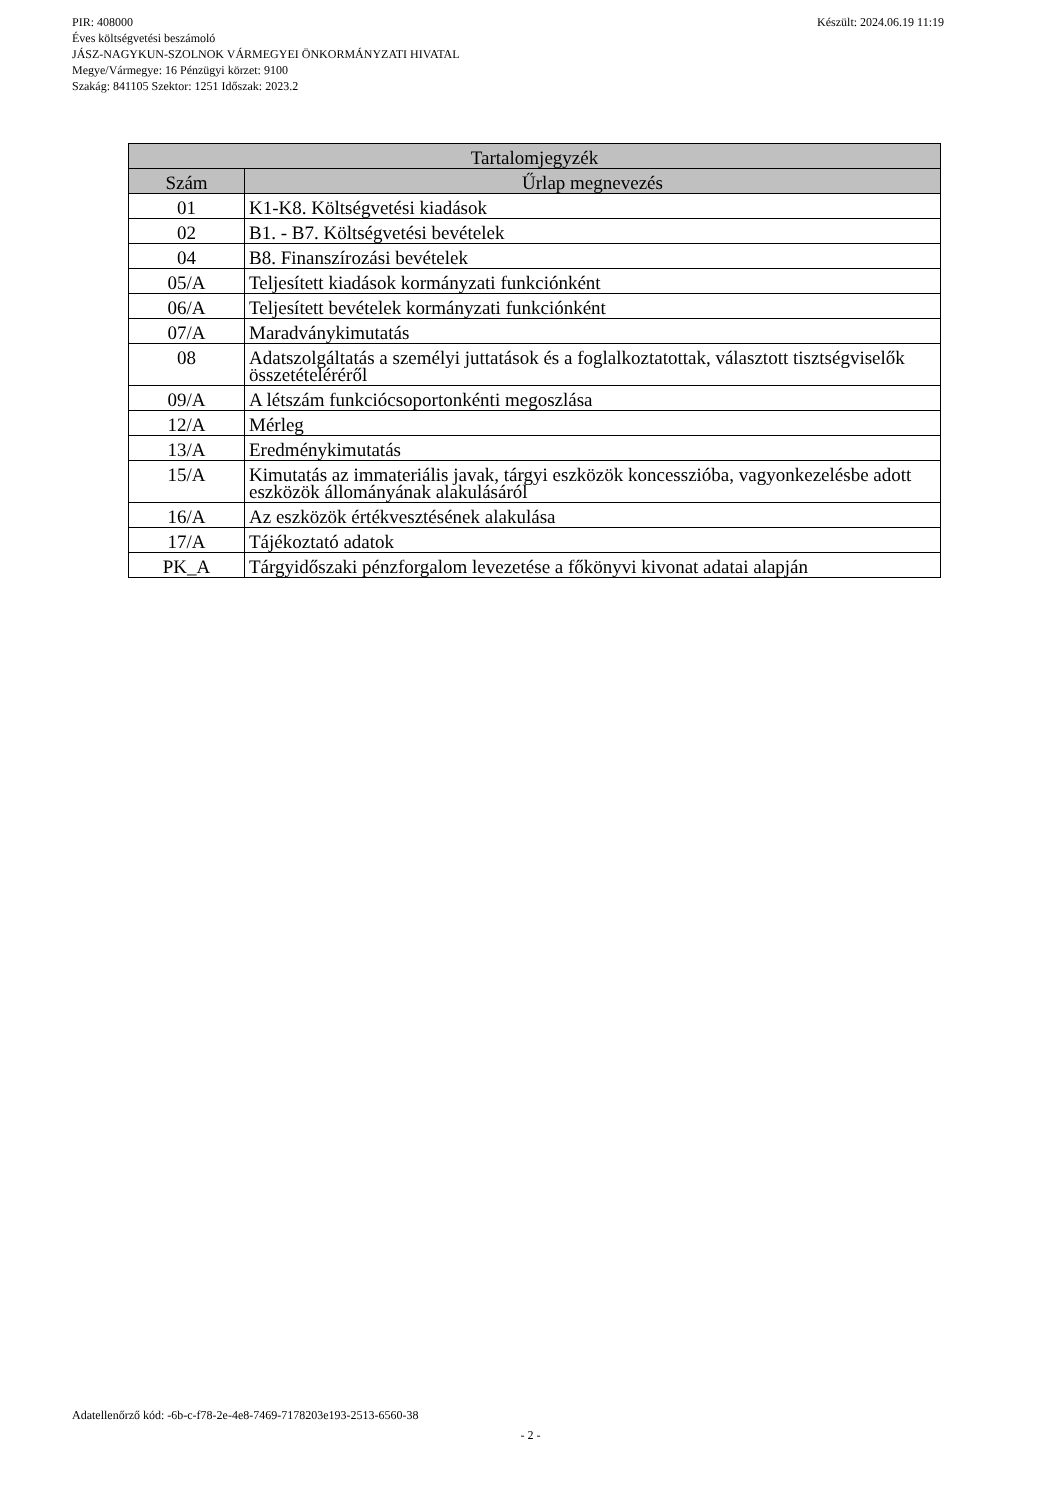Készült: 2024.06.19 11:19 PIR: 408000
Éves költségvetési beszámoló
JÁSZ-NAGYKUN-SZOLNOK VÁRMEGYEI ÖNKORMÁNYZATI HIVATAL
Megye/Vármegye: 16 Pénzügyi körzet: 9100
Szakág: 841105 Szektor: 1251 Időszak: 2023.2
| Tartalomjegyzék | |
| --- | --- |
| Szám | Űrlap megnevezés |
| 01 | K1-K8. Költségvetési kiadások |
| 02 | B1. - B7. Költségvetési bevételek |
| 04 | B8. Finanszírozási bevételek |
| 05/A | Teljesített kiadások kormányzati funkciónként |
| 06/A | Teljesített bevételek kormányzati funkciónként |
| 07/A | Maradványkimutatás |
| 08 | Adatszolgáltatás a személyi juttatások és a foglalkoztatottak, választott tisztségviselők összetételéréről |
| 09/A | A létszám funkciócsoportonkénti megoszlása |
| 12/A | Mérleg |
| 13/A | Eredménykimutatás |
| 15/A | Kimutatás az immateriális javak, tárgyi eszközök koncesszióba, vagyonkezelésbe adott eszközök állományának alakulásáról |
| 16/A | Az eszközök értékvesztésének alakulása |
| 17/A | Tájékoztató adatok |
| PK_A | Tárgyidőszaki pénzforgalom levezetése a főkönyvi kivonat adatai alapján |
Adatellenőrző kód: -6b-c-f78-2e-4e8-7469-7178203e193-2513-6560-38
- 2 -